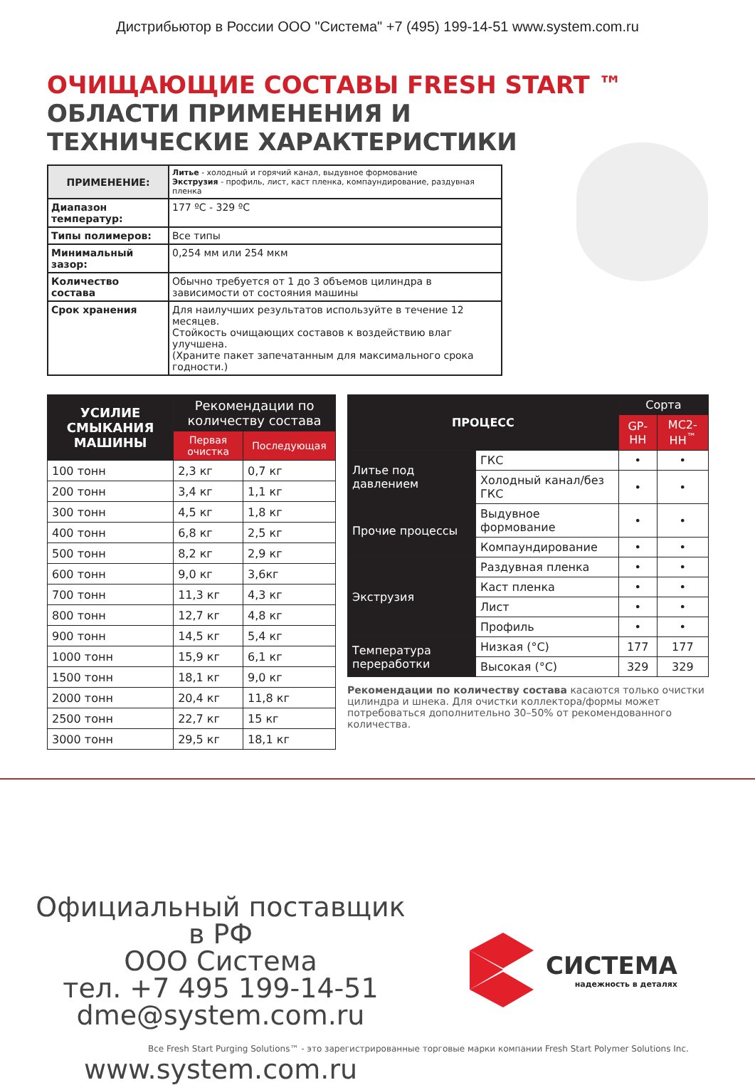Дистрибьютор в России ООО "Система" +7 (495) 199-14-51 www.system.com.ru
ОЧИЩАЮЩИЕ СОСТАВЫ FRESH START ™
ОБЛАСТИ ПРИМЕНЕНИЯ И
ТЕХНИЧЕСКИЕ ХАРАКТЕРИСТИКИ
| ПРИМЕНЕНИЕ: | Литье - холодный и горячий канал, выдувное формование Экструзия - профиль, лист, каст пленка, компаундирование, раздувная пленка |
| Диапазон температур: | 177 ºC - 329 ºC |
| Типы полимеров: | Все типы |
| Минимальный зазор: | 0,254 мм или 254 мкм |
| Количество состава | Обычно требуется от 1 до 3 объемов цилиндра в зависимости от состояния машины |
| Срок хранения | Для наилучших результатов используйте в течение 12 месяцев. Стойкость очищающих составов к воздействию влаг улучшена. (Храните пакет запечатанным для максимального срока годности.) |
| УСИЛИЕ СМЫКАНИЯ МАШИНЫ | Рекомендации по количеству состава | |
| --- | --- | --- |
| | Первая очистка | Последующая |
| 100 тонн | 2,3 кг | 0,7 кг |
| 200 тонн | 3,4 кг | 1,1 кг |
| 300 тонн | 4,5 кг | 1,8 кг |
| 400 тонн | 6,8 кг | 2,5 кг |
| 500 тонн | 8,2 кг | 2,9 кг |
| 600 тонн | 9,0 кг | 3,6кг |
| 700 тонн | 11,3 кг | 4,3 кг |
| 800 тонн | 12,7 кг | 4,8 кг |
| 900 тонн | 14,5 кг | 5,4 кг |
| 1000 тонн | 15,9 кг | 6,1 кг |
| 1500 тонн | 18,1 кг | 9,0 кг |
| 2000 тонн | 20,4 кг | 11,8 кг |
| 2500 тонн | 22,7 кг | 15 кг |
| 3000 тонн | 29,5 кг | 18,1 кг |
| ПРОЦЕСС | | Сорта | |
| --- | --- | --- | --- |
| | | GP-HH | MC2-HH<sup>™</sup> |
| Литье под давлением | ГКС | • | • |
| | Холодный канал/без ГКС | • | • |
| Прочие процессы | Выдувное формование | • | • |
| | Компаундирование | • | • |
| Экструзия | Раздувная пленка | • | • |
| | Каст пленка | • | • |
| | Лист | • | • |
| | Профиль | • | • |
| Температура переработки | Низкая (°C) | 177 | 177 |
| | Высокая (°C) | 329 | 329 |
Рекомендации по количеству состава касаются только очистки цилиндра и шнека. Для очистки коллектора/формы может потребоваться дополнительно 30–50% от рекомендованного количества.
Официальный поставщик в РФ
ООО Система
тел. +7 495 199-14-51
dme@system.com.ru
www.system.com.ru
СИСТЕМА
надежность в деталях
Все Fresh Start Purging Solutions™ - это зарегистрированные торговые марки компании Fresh Start Polymer Solutions Inc.